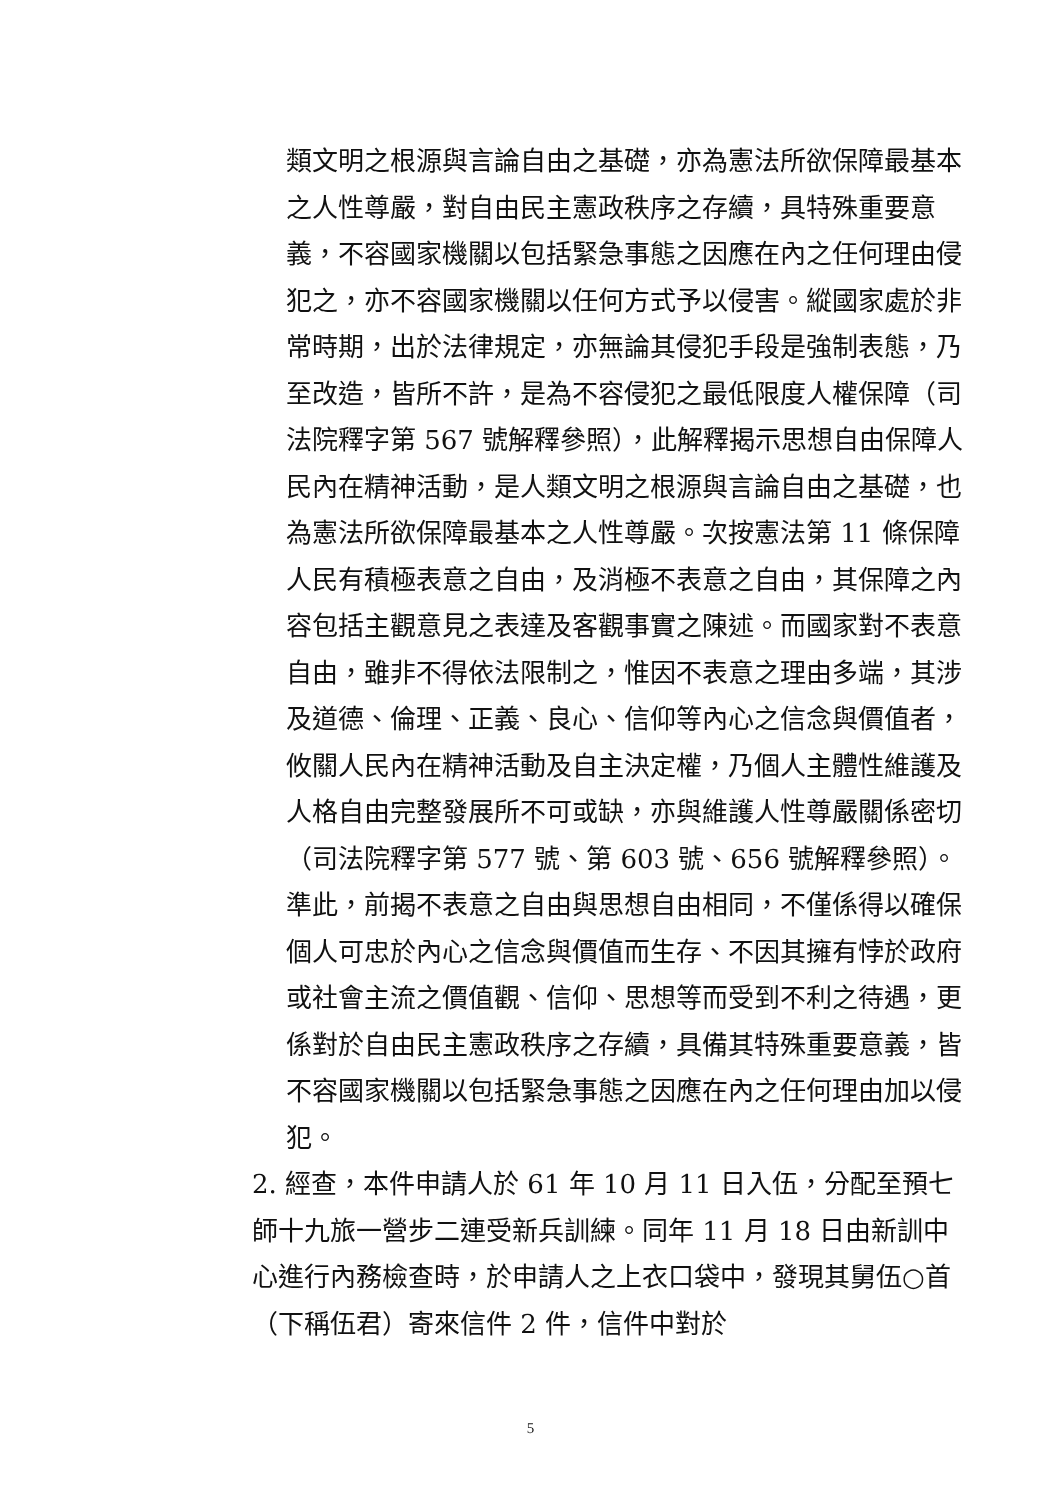類文明之根源與言論自由之基礎，亦為憲法所欲保障最基本之人性尊嚴，對自由民主憲政秩序之存續，具特殊重要意義，不容國家機關以包括緊急事態之因應在內之任何理由侵犯之，亦不容國家機關以任何方式予以侵害。縱國家處於非常時期，出於法律規定，亦無論其侵犯手段是強制表態，乃至改造，皆所不許，是為不容侵犯之最低限度人權保障（司法院釋字第 567 號解釋參照），此解釋揭示思想自由保障人民內在精神活動，是人類文明之根源與言論自由之基礎，也為憲法所欲保障最基本之人性尊嚴。次按憲法第 11 條保障人民有積極表意之自由，及消極不表意之自由，其保障之內容包括主觀意見之表達及客觀事實之陳述。而國家對不表意自由，雖非不得依法限制之，惟因不表意之理由多端，其涉及道德、倫理、正義、良心、信仰等內心之信念與價值者，攸關人民內在精神活動及自主決定權，乃個人主體性維護及人格自由完整發展所不可或缺，亦與維護人性尊嚴關係密切（司法院釋字第 577 號、第 603 號、656 號解釋參照）。準此，前揭不表意之自由與思想自由相同，不僅係得以確保個人可忠於內心之信念與價值而生存、不因其擁有悖於政府或社會主流之價值觀、信仰、思想等而受到不利之待遇，更係對於自由民主憲政秩序之存續，具備其特殊重要意義，皆不容國家機關以包括緊急事態之因應在內之任何理由加以侵犯。
2. 經查，本件申請人於 61 年 10 月 11 日入伍，分配至預七師十九旅一營步二連受新兵訓練。同年 11 月 18 日由新訓中心進行內務檢查時，於申請人之上衣口袋中，發現其舅伍○首（下稱伍君）寄來信件 2 件，信件中對於
5